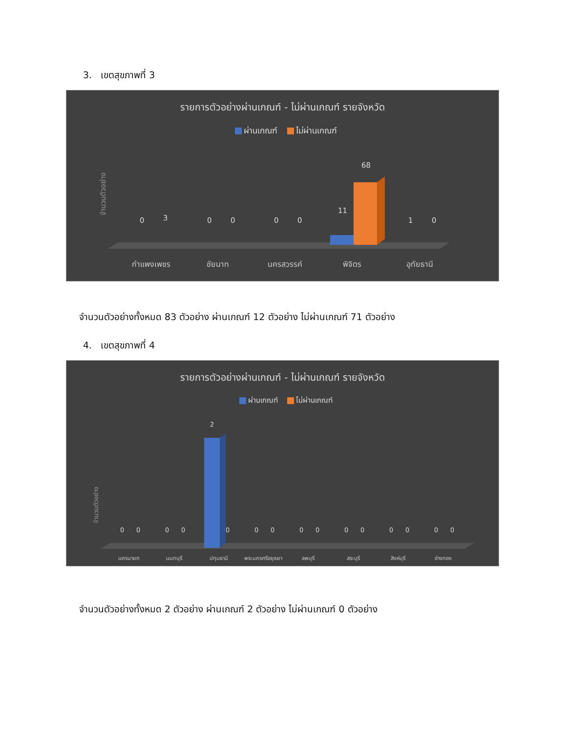3. เขตสุขภาพที่ 3
รายการตัวอย่างผ่านเกณฑ์ - ไม่ผ่านเกณฑ์ รายจังหวัด
ผ่านเกณฑ์ ไม่ผ่านเกณฑ์
จำนวนตัวอย่าง
0
3
0
0
0
0
11
68
1
0
กำแพงเพชร
ชัยนาท
นครสวรรค์
พิจิตร
อุทัยธานี
จำนวนตัวอย่างทั้งหมด 83 ตัวอย่าง ผ่านเกณฑ์ 12 ตัวอย่าง ไม่ผ่านเกณฑ์ 71 ตัวอย่าง
4. เขตสุขภาพที่ 4
รายการตัวอย่างผ่านเกณฑ์ - ไม่ผ่านเกณฑ์ รายจังหวัด
ผ่านเกณฑ์ ไม่ผ่านเกณฑ์
จำนวนตัวอย่าง
0
0
0
0
2
0
0
0
0
0
0
0
0
0
0
0
นครนายก
นนทบุรี
ปทุมธานี
พระนครศรีอยุธยา
ลพบุรี
สระบุรี
สิงห์บุรี
อ่างทอง
จำนวนตัวอย่างทั้งหมด 2 ตัวอย่าง ผ่านเกณฑ์ 2 ตัวอย่าง ไม่ผ่านเกณฑ์ 0 ตัวอย่าง